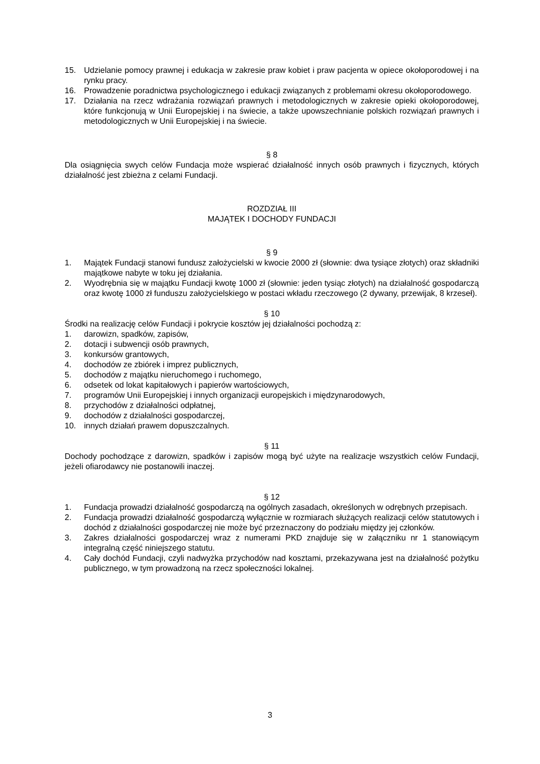15. Udzielanie pomocy prawnej i edukacja w zakresie praw kobiet i praw pacjenta w opiece okołoporodowej i na rynku pracy.
16. Prowadzenie poradnictwa psychologicznego i edukacji związanych z problemami okresu okołoporodowego.
17. Działania na rzecz wdrażania rozwiązań prawnych i metodologicznych w zakresie opieki okołoporodowej, które funkcjonują w Unii Europejskiej i na świecie, a także upowszechnianie polskich rozwiązań prawnych i metodologicznych w Unii Europejskiej i na świecie.
§ 8
Dla osiągnięcia swych celów Fundacja może wspierać działalność innych osób prawnych i fizycznych, których działalność jest zbieżna z celami Fundacji.
ROZDZIAŁ III
MAJĄTEK I DOCHODY FUNDACJI
§ 9
1. Majątek Fundacji stanowi fundusz założycielski w kwocie 2000 zł (słownie: dwa tysiące złotych) oraz składniki majątkowe nabyte w toku jej działania.
2. Wyodrębnia się w majątku Fundacji kwotę 1000 zł (słownie: jeden tysiąc złotych) na działalność gospodarczą oraz kwotę 1000 zł funduszu założycielskiego w postaci wkładu rzeczowego (2 dywany, przewijak, 8 krzeseł).
§ 10
Środki na realizację celów Fundacji i pokrycie kosztów jej działalności pochodzą z:
1. darowizn, spadków, zapisów,
2. dotacji i subwencji osób prawnych,
3. konkursów grantowych,
4. dochodów ze zbiórek i imprez publicznych,
5. dochodów z majątku nieruchomego i ruchomego,
6. odsetek od lokat kapitałowych i papierów wartościowych,
7. programów Unii Europejskiej i innych organizacji europejskich i międzynarodowych,
8. przychodów z działalności odpłatnej,
9. dochodów z działalności gospodarczej,
10. innych działań prawem dopuszczalnych.
§ 11
Dochody pochodzące z darowizn, spadków i zapisów mogą być użyte na realizacje wszystkich celów Fundacji, jeżeli ofiarodawcy nie postanowili inaczej.
§ 12
1. Fundacja prowadzi działalność gospodarczą na ogólnych zasadach, określonych w odrębnych przepisach.
2. Fundacja prowadzi działalność gospodarczą wyłącznie w rozmiarach służących realizacji celów statutowych i dochód z działalności gospodarczej nie może być przeznaczony do podziału między jej członków.
3. Zakres działalności gospodarczej wraz z numerami PKD znajduje się w załączniku nr 1 stanowiącym integralną część niniejszego statutu.
4. Cały dochód Fundacji, czyli nadwyżka przychodów nad kosztami, przekazywana jest na działalność pożytku publicznego, w tym prowadzoną na rzecz społeczności lokalnej.
3